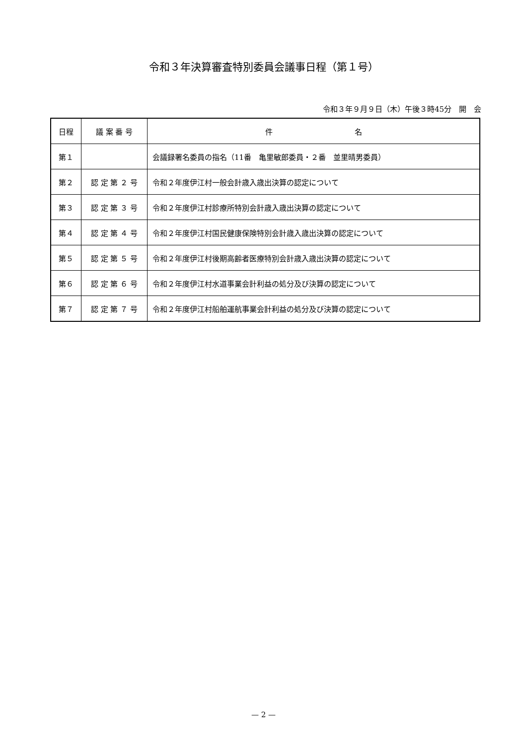令和３年決算審査特別委員会議事日程（第１号）
令和３年９月９日（木）午後３時45分　開　会
| 日程 | 議 案 番 号 | 件 名 |
| --- | --- | --- |
| 第１ | | 会議録署名委員の指名（11番 亀里敏郎委員・２番 並里晴男委員） |
| 第２ | 認 定 第 ２ 号 | 令和２年度伊江村一般会計歳入歳出決算の認定について |
| 第３ | 認 定 第 ３ 号 | 令和２年度伊江村診療所特別会計歳入歳出決算の認定について |
| 第４ | 認 定 第 ４ 号 | 令和２年度伊江村国民健康保険特別会計歳入歳出決算の認定について |
| 第５ | 認 定 第 ５ 号 | 令和２年度伊江村後期高齢者医療特別会計歳入歳出決算の認定について |
| 第６ | 認 定 第 ６ 号 | 令和２年度伊江村水道事業会計利益の処分及び決算の認定について |
| 第７ | 認 定 第 ７ 号 | 令和２年度伊江村船舶運航事業会計利益の処分及び決算の認定について |
— 2 —